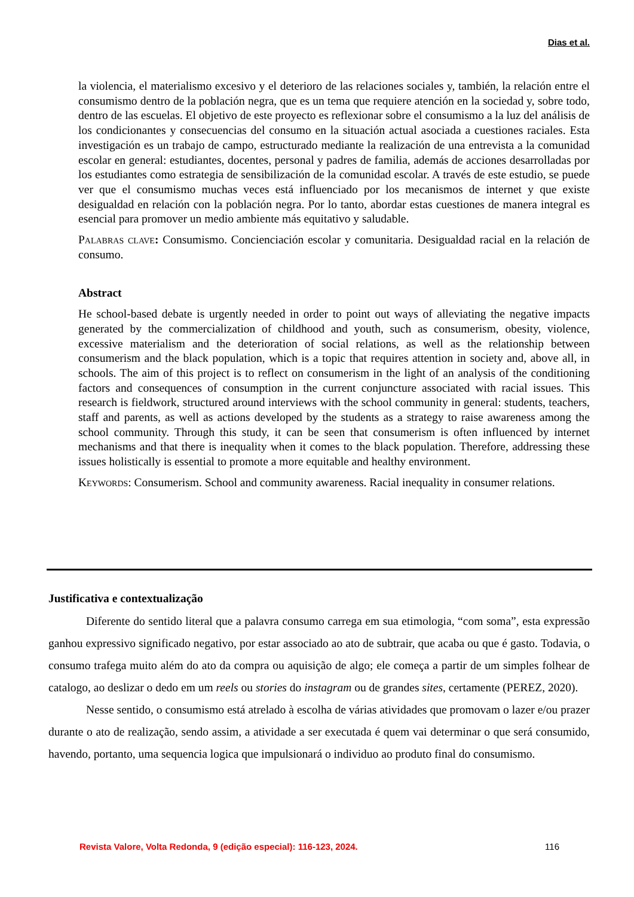Dias et al.
la violencia, el materialismo excesivo y el deterioro de las relaciones sociales y, también, la relación entre el consumismo dentro de la población negra, que es un tema que requiere atención en la sociedad y, sobre todo, dentro de las escuelas. El objetivo de este proyecto es reflexionar sobre el consumismo a la luz del análisis de los condicionantes y consecuencias del consumo en la situación actual asociada a cuestiones raciales. Esta investigación es un trabajo de campo, estructurado mediante la realización de una entrevista a la comunidad escolar en general: estudiantes, docentes, personal y padres de familia, además de acciones desarrolladas por los estudiantes como estrategia de sensibilización de la comunidad escolar. A través de este estudio, se puede ver que el consumismo muchas veces está influenciado por los mecanismos de internet y que existe desigualdad en relación con la población negra. Por lo tanto, abordar estas cuestiones de manera integral es esencial para promover un medio ambiente más equitativo y saludable.
Palabras clave: Consumismo. Concienciación escolar y comunitaria. Desigualdad racial en la relación de consumo.
Abstract
He school-based debate is urgently needed in order to point out ways of alleviating the negative impacts generated by the commercialization of childhood and youth, such as consumerism, obesity, violence, excessive materialism and the deterioration of social relations, as well as the relationship between consumerism and the black population, which is a topic that requires attention in society and, above all, in schools. The aim of this project is to reflect on consumerism in the light of an analysis of the conditioning factors and consequences of consumption in the current conjuncture associated with racial issues. This research is fieldwork, structured around interviews with the school community in general: students, teachers, staff and parents, as well as actions developed by the students as a strategy to raise awareness among the school community. Through this study, it can be seen that consumerism is often influenced by internet mechanisms and that there is inequality when it comes to the black population. Therefore, addressing these issues holistically is essential to promote a more equitable and healthy environment.
Keywords: Consumerism. School and community awareness. Racial inequality in consumer relations.
Justificativa e contextualização
Diferente do sentido literal que a palavra consumo carrega em sua etimologia, “com soma”, esta expressão ganhou expressivo significado negativo, por estar associado ao ato de subtrair, que acaba ou que é gasto. Todavia, o consumo trafega muito além do ato da compra ou aquisição de algo; ele começa a partir de um simples folhear de catalogo, ao deslizar o dedo em um reels ou stories do instagram ou de grandes sites, certamente (PEREZ, 2020).
Nesse sentido, o consumismo está atrelado à escolha de várias atividades que promovam o lazer e/ou prazer durante o ato de realização, sendo assim, a atividade a ser executada é quem vai determinar o que será consumido, havendo, portanto, uma sequencia logica que impulsionará o individuo ao produto final do consumismo.
Revista Valore, Volta Redonda, 9 (edição especial): 116-123, 2024. 116